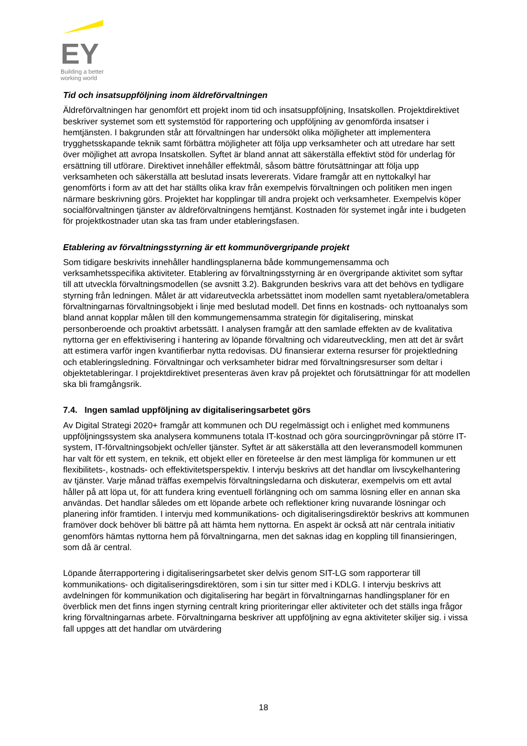EY
Building a better
working world
Tid och insatsuppföljning inom äldreförvaltningen
Äldreförvaltningen har genomfört ett projekt inom tid och insatsuppföljning, Insatskollen. Projektdirektivet beskriver systemet som ett systemstöd för rapportering och uppföljning av genomförda insatser i hemtjänsten. I bakgrunden står att förvaltningen har undersökt olika möjligheter att implementera trygghetsskapande teknik samt förbättra möjligheter att följa upp verksamheter och att utredare har sett över möjlighet att avropa Insatskollen. Syftet är bland annat att säkerställa effektivt stöd för underlag för ersättning till utförare. Direktivet innehåller effektmål, såsom bättre förutsättningar att följa upp verksamheten och säkerställa att beslutad insats levererats. Vidare framgår att en nyttokalkyl har genomförts i form av att det har ställts olika krav från exempelvis förvaltningen och politiken men ingen närmare beskrivning görs. Projektet har kopplingar till andra projekt och verksamheter. Exempelvis köper socialförvaltningen tjänster av äldreförvaltningens hemtjänst. Kostnaden för systemet ingår inte i budgeten för projektkostnader utan ska tas fram under etableringsfasen.
Etablering av förvaltningsstyrning är ett kommunövergripande projekt
Som tidigare beskrivits innehåller handlingsplanerna både kommungemensamma och verksamhetsspecifika aktiviteter. Etablering av förvaltningsstyrning är en övergripande aktivitet som syftar till att utveckla förvaltningsmodellen (se avsnitt 3.2). Bakgrunden beskrivs vara att det behövs en tydligare styrning från ledningen. Målet är att vidareutveckla arbetssättet inom modellen samt nyetablera/ometablera förvaltningarnas förvaltningsobjekt i linje med beslutad modell. Det finns en kostnads- och nyttoanalys som bland annat kopplar målen till den kommungemensamma strategin för digitalisering, minskat personberoende och proaktivt arbetssätt. I analysen framgår att den samlade effekten av de kvalitativa nyttorna ger en effektivisering i hantering av löpande förvaltning och vidareutveckling, men att det är svårt att estimera varför ingen kvantifierbar nytta redovisas. DU finansierar externa resurser för projektledning och etableringsledning. Förvaltningar och verksamheter bidrar med förvaltningsresurser som deltar i objektetableringar. I projektdirektivet presenteras även krav på projektet och förutsättningar för att modellen ska bli framgångsrik.
7.4. Ingen samlad uppföljning av digitaliseringsarbetet görs
Av Digital Strategi 2020+ framgår att kommunen och DU regelmässigt och i enlighet med kommunens uppföljningssystem ska analysera kommunens totala IT-kostnad och göra sourcingprövningar på större IT-system, IT-förvaltningsobjekt och/eller tjänster. Syftet är att säkerställa att den leveransmodell kommunen har valt för ett system, en teknik, ett objekt eller en företeelse är den mest lämpliga för kommunen ur ett flexibilitets-, kostnads- och effektivitetsperspektiv. I intervju beskrivs att det handlar om livscykelhantering av tjänster. Varje månad träffas exempelvis förvaltningsledarna och diskuterar, exempelvis om ett avtal håller på att löpa ut, för att fundera kring eventuell förlängning och om samma lösning eller en annan ska användas. Det handlar således om ett löpande arbete och reflektioner kring nuvarande lösningar och planering inför framtiden. I intervju med kommunikations- och digitaliseringsdirektör beskrivs att kommunen framöver dock behöver bli bättre på att hämta hem nyttorna. En aspekt är också att när centrala initiativ genomförs hämtas nyttorna hem på förvaltningarna, men det saknas idag en koppling till finansieringen, som då är central.
Löpande återrapportering i digitaliseringsarbetet sker delvis genom SIT-LG som rapporterar till kommunikations- och digitaliseringsdirektören, som i sin tur sitter med i KDLG. I intervju beskrivs att avdelningen för kommunikation och digitalisering har begärt in förvaltningarnas handlingsplaner för en överblick men det finns ingen styrning centralt kring prioriteringar eller aktiviteter och det ställs inga frågor kring förvaltningarnas arbete. Förvaltningarna beskriver att uppföljning av egna aktiviteter skiljer sig. i vissa fall uppges att det handlar om utvärdering
18